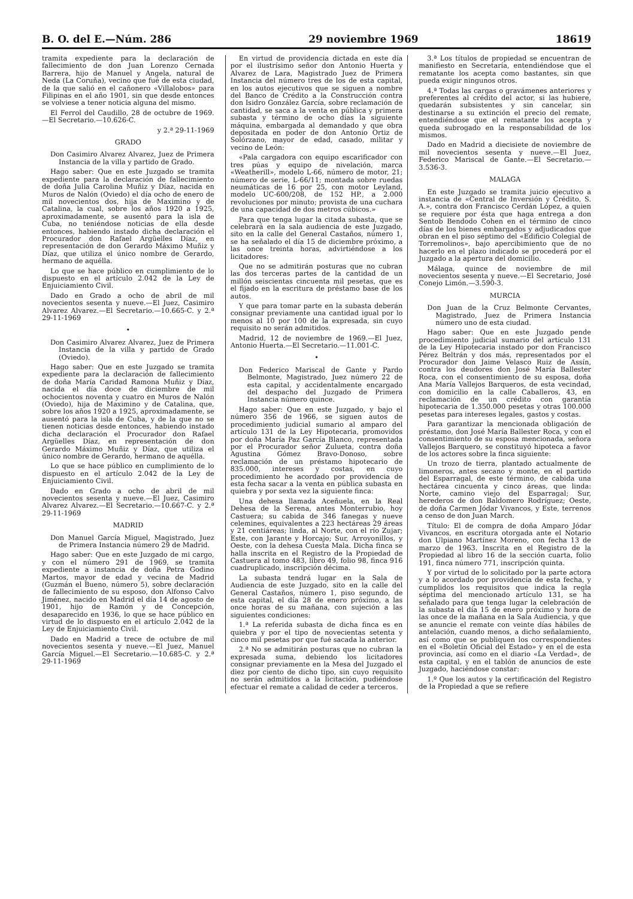B. O. del E.—Núm. 286 29 noviembre 1969 18619
tramita expediente para la declaración de fallecimiento de don Juan Lorenzo Cernada Barrera, hijo de Manuel y Angela, natural de Neda (La Coruña), vecino que fué de esta ciudad, de la que salió en el cañonero «Villalobos» para Filipinas en el año 1901, sin que desde entonces se volviese a tener noticia alguna del mismo.
El Ferrol del Caudillo, 28 de octubre de 1969.—El Secretario.—10.626-C.
y 2.ª 29-11-1969
GRADO
Don Casimiro Alvarez Alvarez, Juez de Primera Instancia de la villa y partido de Grado.
Hago saber: Que en este Juzgado se tramita expediente para la declaración de fallecimiento de doña Julia Carolina Muñiz y Díaz, nacida en Muros de Nalón (Oviedo) el día ocho de enero de mil novecientos dos, hija de Maximino y de Catalina, la cual, sobre los años 1920 a 1925, aproximadamente, se ausentó para la isla de Cuba, no teniéndose noticias de ella desde entonces, habiendo instado dicha declaración el Procurador don Rafael Argüelles Díaz, en representación de don Gerardo Máximo Muñiz y Díaz, que utiliza el único nombre de Gerardo, hermano de aquélla.
Lo que se hace público en cumplimiento de lo dispuesto en el artículo 2.042 de la Ley de Enjuiciamiento Civil.
Dado en Grado a ocho de abril de mil novecientos sesenta y nueve.—El Juez, Casimiro Alvarez Alvarez.—El Secretario.—10.665-C. y 2.ª 29-11-1969
•
Don Casimiro Alvarez Alvarez, Juez de Primera Instancia de la villa y partido de Grado (Oviedo).
Hago saber: Que en este Juzgado se tramita expediente para la declaración de fallecimiento de doña María Caridad Ramona Muñiz y Díaz, nacida el día doce de diciembre de mil ochocientos noventa y cuatro en Muros de Nalón (Oviedo), hija de Maximino y de Catalina, que, sobre los años 1920 a 1925, aproximadamente, se ausentó para la isla de Cuba, y de la que no se tienen noticias desde entonces, habiendo instado dicha declaración el Procurador don Rafael Argüelles Díaz, en representación de don Gerardo Máximo Muñiz y Díaz, que utiliza el único nombre de Gerardo, hermano de aquélla.
Lo que se hace público en cumplimiento de lo dispuesto en el artículo 2.042 de la Ley de Enjuiciamiento Civil.
Dado en Grado a ocho de abril de mil novecientos sesenta y nueve.—El Juez, Casimiro Alvarez Alvarez.—El Secretario.—10.667-C. y 2.ª 29-11-1969
MADRID
Don Manuel García Miguel, Magistrado, Juez de Primera Instancia número 29 de Madrid.
Hago saber: Que en este Juzgado de mi cargo, y con el número 291 de 1969, se tramita expediente a instancia de doña Petra Godino Martos, mayor de edad y vecina de Madrid (Guzmán el Bueno, número 5), sobre declaración de fallecimiento de su esposo, don Alfonso Calvo Jiménez, nacido en Madrid el día 14 de agosto de 1901, hijo de Ramón y de Concepción, desaparecido en 1936, lo que se hace público en virtud de lo dispuesto en el artículo 2.042 de la Ley de Enjuiciamiento Civil.
Dado en Madrid a trece de octubre de mil novecientos sesenta y nueve.—El Juez, Manuel García Miguel.—El Secretario.—10.685-C. y 2.ª 29-11-1969
En virtud de providencia dictada en este día por el ilustrísimo señor don Antonio Huerta y Alvarez de Lara, Magistrado Juez de Primera Instancia del número tres de los de esta capital, en los autos ejecutivos que se siguen a nombre del Banco de Crédito a la Construcción contra don Isidro González García, sobre reclamación de cantidad, se saca a la venta en pública y primera subasta y término de ocho días la siguiente máquina, embargada al demandado y que obra depositada en poder de don Antonio Ortiz de Solórzano, mayor de edad, casado, militar y vecino de León:
«Pala cargadora con equipo escarificador con tres púas y equipo de nivelación, marca «Weatherill», modelo L-66, número de motor, 21; número de serie, L-66/11; montada sobre ruedas neumáticas de 16 por 25, con motor Leyland, modelo UC-600/208, de 152 HP., a 2.000 revoluciones por minuto; provista de una cuchara de una capacidad de dos metros cúbicos.»
Para que tenga lugar la citada subasta, que se celebrará en la sala audiencia de este Juzgado, sito en la calle del General Castaños, número 1, se ha señalado el día 15 de diciembre próximo, a las once treinta horas, advirtiéndose a los licitadores:
Que no se admitirán posturas que no cubran las dos terceras partes de la cantidad de un millón seiscientas cincuenta mil pesetas, que es el fijado en la escritura de préstamo base de los autos.
Y que para tomar parte en la subasta deberán consignar previamente una cantidad igual por lo menos al 10 por 100 de la expresada, sin cuyo requisito no serán admitidos.
Madrid, 12 de noviembre de 1969.—El Juez, Antonio Huerta.—El Secretario.—11.001-C.
•
Don Federico Mariscal de Gante y Pardo Belmonte, Magistrado, Juez número 22 de esta capital, y accidentalmente encargado del despacho del Juzgado de Primera Instancia número quince.
Hago saber: Que en este Juzgado, y bajo el número 356 de 1966, se siguen autos de procedimiento judicial sumario al amparo del artículo 131 de la Ley Hipotecaria, promovidos por doña María Paz García Blanco, representada por el Procurador señor Zulueta, contra doña Agustina Gómez Bravo-Donoso, sobre reclamación de un préstamo hipotecario de 835.000, intereses y costas, en cuyo procedimiento he acordado por providencia de esta fecha sacar a la venta en pública subasta en quiebra y por sexta vez la siguiente finca:
Una dehesa llamada Aceñuela, en la Real Dehesa de la Serena, antes Monterrubio, hoy Castuera; su cabida de 346 fanegas y nueve celemines, equivalentes a 223 hectáreas 29 áreas y 21 centiáreas; linda, al Norte, con el río Zujar; Este, con Jarante y Horcajo; Sur, Arroyonillos, y Oeste, con la dehesa Cuesta Mala. Dicha finca se halla inscrita en el Registro de la Propiedad de Castuera al tomo 483, libro 49, folio 98, finca 916 cuadruplicado, inscripción décima.
La subasta tendrá lugar en la Sala de Audiencia de este Juzgado, sito en la calle del General Castaños, número 1, piso segundo, de esta capital, el día 28 de enero próximo, a las once horas de su mañana, con sujeción a las siguientes condiciones:
1.ª La referida subasta de dicha finca es en quiebra y por el tipo de novecientas setenta y cinco mil pesetas por que fué sacada la anterior.
2.ª No se admitirán posturas que no cubran la expresada suma, debiendo los licitadores consignar previamente en la Mesa del Juzgado el diez por ciento de dicho tipo, sin cuyo requisito no serán admitidos a la licitación, pudiéndose efectuar el remate a calidad de ceder a terceros.
3.ª Los títulos de propiedad se encuentran de manifiesto en Secretaría, entendiéndose que el rematante los acepta como bastantes, sin que pueda exigir ningunos otros.
4.ª Todas las cargas o gravámenes anteriores y preferentes al crédito del actor, si las hubiere, quedarán subsistentes y sin cancelar, sin destinarse a su extinción el precio del remate, entendiéndose que el rematante los acepta y queda subrogado en la responsabilidad de los mismos.
Dado en Madrid a diecisiete de noviembre de mil novecientos sesenta y nueve.—El Juez, Federico Mariscal de Gante.—El Secretario.—3.536-3.
MALAGA
En este Juzgado se tramita juicio ejecutivo a instancia de «Central de Inversión y Crédito, S. A.», contra don Francisco Cerdán López, a quien se requiere por ésta que haga entrega a don Sentob Bendodo Cohen en el término de cinco días de los bienes embargados y adjudicados que obran en el piso séptimo del «Edificio Colegial de Torremolinos», bajo apercibimiento que de no hacerlo en el plazo indicado se procederá por el Juzgado a la apertura del domicilio.
Málaga, quince de noviembre de mil novecientos sesenta y nueve.—El Secretario, José Conejo Limón.—3.590-3.
MURCIA
Don Juan de la Cruz Belmonte Cervantes, Magistrado, Juez de Primera Instancia número uno de esta ciudad.
Hago saber: Que en este Juzgado pende procedimiento judicial sumario del artículo 131 de la Ley Hipotecaria instado por don Francisco Pérez Beltrán y dos más, representados por el Procurador don Jaime Velasco Ruiz de Assín, contra los deudores don José María Ballester Roca, con el consentimiento de su esposa, doña Ana María Vallejos Barqueros, de esta vecindad, con domicilio en la calle Caballeros, 43, en reclamación de un crédito con garantía hipotecaria de 1.350.000 pesetas y otras 100.000 pesetas para intereses legales, gastos y costas.
Para garantizar la mencionada obligación de préstamo, don José María Ballester Roca, y con el consentimiento de su esposa mencionada, señora Vallejos Barquero, se constituyó hipoteca a favor de los actores sobre la finca siguiente:
Un trozo de tierra, plantado actualmente de limoneros, antes secano y monte, en el partido del Esparragal, de este término, de cabida una hectárea cincuenta y cinco áreas, que linda: Norte, camino viejo del Esparragal; Sur, herederos de don Baldomero Rodríguez; Oeste, de doña Carmen Jódar Vivancos, y Este, terrenos a censo de don Juan March.
Título: El de compra de doña Amparo Jódar Vivancos, en escritura otorgada ante el Notario don Ulpiano Martínez Moreno, con fecha 13 de marzo de 1963. Inscrita en el Registro de la Propiedad al libro 16 de la sección cuarta, folio 191, finca número 771, inscripción quinta.
Y por virtud de lo solicitado por la parte actora y a lo acordado por providencia de esta fecha, y cumplidos los requisitos que indica la regla séptima del mencionado artículo 131, se ha señalado para que tenga lugar la celebración de la subasta el día 15 de enero próximo y hora de las once de la mañana en la Sala Audiencia, y que se anuncie el remate con veinte días hábiles de antelación, cuando menos, a dicho señalamiento, así como que se publiquen los correspondientes en el «Boletín Oficial del Estado» y en el de esta provincia, así como en el diario «La Verdad», de esta capital, y en el tablón de anuncios de este Juzgado, haciéndose constar:
1.º Que los autos y la certificación del Registro de la Propiedad a que se refiere